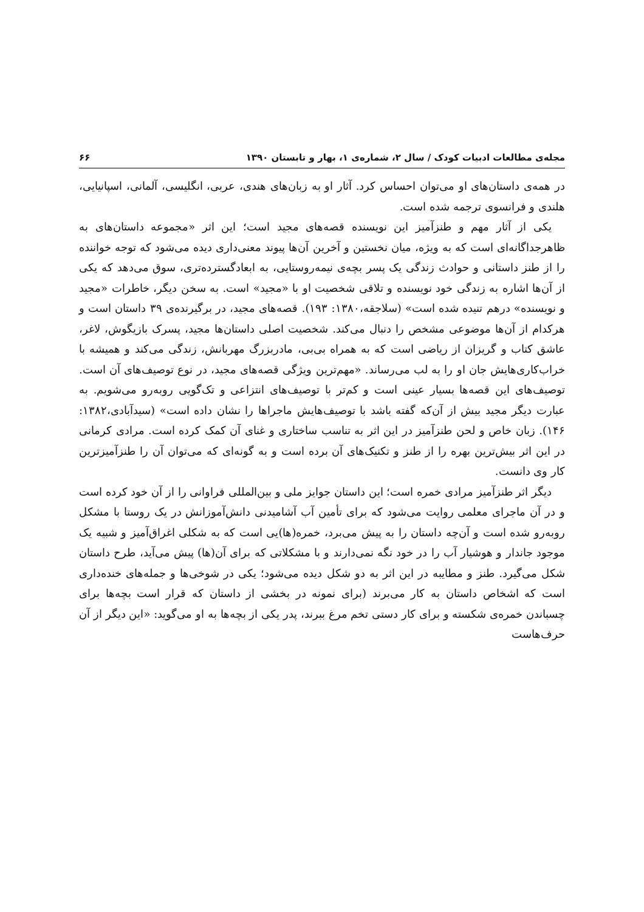مجله‌ی مطالعات ادبیات کودک / سال ۲، شماره‌ی ۱، بهار و تابستان ۱۳۹۰ ۶۶
در همه‌ی داستان‌های او می‌توان احساس کرد. آثار او به زبان‌های هندی، عربی، انگلیسی، آلمانی، اسپانیایی، هلندی و فرانسوی ترجمه شده است.
یکی از آثار مهم و طنزآمیز این نویسنده قصه‌های مجید است؛ این اثر «مجموعه داستان‌های به ظاهرجداگانه‌ای است که به ویژه، میان نخستین و آخرین آن‌ها پیوند معنی‌داری دیده می‌شود که توجه خواننده را از طنز داستانی و حوادث زندگی یک پسر بچه‌ی نیمه‌روستایی، به ابعادگسترده‌تری، سوق می‌دهد که یکی از آن‌ها اشاره به زندگی خود نویسنده و تلاقی شخصیت او با «مجید» است. به سخن دیگر، خاطرات «مجید و نویسنده» درهم تنیده شده است» (سلاجقه،۱۳۸۰: ۱۹۳). قصه‌های مجید، در برگیرنده‌ی ۳۹ داستان است و هرکدام از آن‌ها موضوعی مشخص را دنبال می‌کند. شخصیت اصلی داستان‌ها مجید، پسرک بازیگوش، لاغر، عاشق کتاب و گریزان از ریاضی است که به همراه بی‌بی، مادربزرگ مهربانش، زندگی می‌کند و همیشه با خراب‌کاری‌هایش جان او را به لب می‌رساند. «مهم‌ترین ویژگی قصه‌های مجید، در نوع توصیف‌های آن است. توصیف‌های این قصه‌ها بسیار عینی است و کم‌تر با توصیف‌های انتزاعی و تک‌گویی روبه‌رو می‌شویم. به عبارت دیگر مجید بیش از آن‌که گفته باشد با توصیف‌هایش ماجراها را نشان داده است» (سیدآبادی،۱۳۸۲: ۱۴۶). زبان خاص و لحن طنزآمیز در این اثر به تناسب ساختاری و غنای آن کمک کرده است. مرادی کرمانی در این اثر بیش‌ترین بهره را از طنز و تکنیک‌های آن برده است و به گونه‌ای که می‌توان آن را طنزآمیزترین کار وی دانست.
دیگر اثر طنزآمیز مرادی خمره است؛ این داستان جوایز ملی و بین‌المللی فراوانی را از آن خود کرده است و در آن ماجرای معلمی روایت می‌شود که برای تأمین آب آشامیدنی دانش‌آموزانش در یک روستا با مشکل روبه‌رو شده است و آن‌چه داستان را به پیش می‌برد، خمره(ها)یی است که به شکلی اغراق‌آمیز و شبیه یک موجود جاندار و هوشیار آب را در خود نگه نمی‌دارند و با مشکلاتی که برای آن(ها) پیش می‌آید، طرح داستان شکل می‌گیرد. طنز و مطایبه در این اثر به دو شکل دیده می‌شود؛ یکی در شوخی‌ها و جمله‌های خنده‌داری است که اشخاص داستان به کار می‌برند (برای نمونه در بخشی از داستان که قرار است بچه‌ها برای چسباندن خمره‌ی شکسته و برای کار دستی تخم مرغ ببرند، پدر یکی از بچه‌ها به او می‌گوید: «این دیگر از آن حرف‌هاست